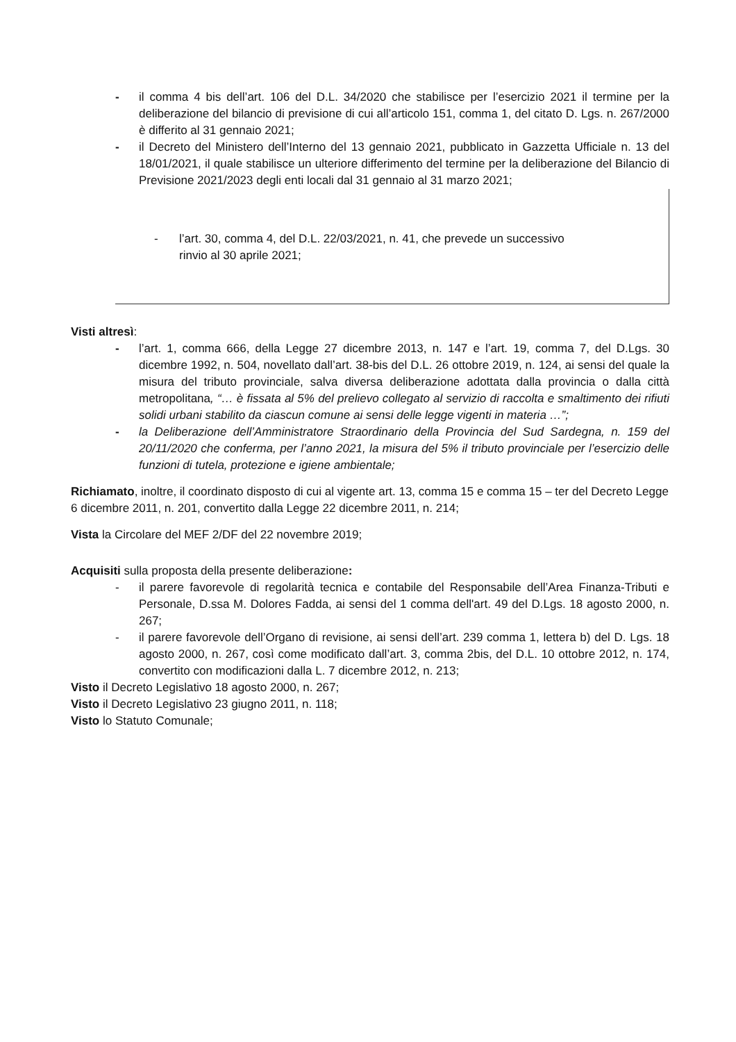- il comma 4 bis dell’art. 106 del D.L. 34/2020 che stabilisce per l’esercizio 2021 il termine per la deliberazione del bilancio di previsione di cui all’articolo 151, comma 1, del citato D. Lgs. n. 267/2000 è differito al 31 gennaio 2021;
- il Decreto del Ministero dell’Interno del 13 gennaio 2021, pubblicato in Gazzetta Ufficiale n. 13 del 18/01/2021, il quale stabilisce un ulteriore differimento del termine per la deliberazione del Bilancio di Previsione 2021/2023 degli enti locali dal 31 gennaio al 31 marzo 2021;
- l’art. 30, comma 4, del D.L. 22/03/2021, n. 41, che prevede un successivo
rinvio al 30 aprile 2021;
Visti altresì:
- l’art. 1, comma 666, della Legge 27 dicembre 2013, n. 147 e l’art. 19, comma 7, del D.Lgs. 30 dicembre 1992, n. 504, novellato dall’art. 38-bis del D.L. 26 ottobre 2019, n. 124, ai sensi del quale la misura del tributo provinciale, salva diversa deliberazione adottata dalla provincia o dalla città metropolitana, “… è fissata al 5% del prelievo collegato al servizio di raccolta e smaltimento dei rifiuti solidi urbani stabilito da ciascun comune ai sensi delle legge vigenti in materia …”;
- la Deliberazione dell’Amministratore Straordinario della Provincia del Sud Sardegna, n. 159 del 20/11/2020 che conferma, per l’anno 2021, la misura del 5% il tributo provinciale per l’esercizio delle funzioni di tutela, protezione e igiene ambientale;
Richiamato, inoltre, il coordinato disposto di cui al vigente art. 13, comma 15 e comma 15 – ter del Decreto Legge 6 dicembre 2011, n. 201, convertito dalla Legge 22 dicembre 2011, n. 214;
Vista la Circolare del MEF 2/DF del 22 novembre 2019;
Acquisiti sulla proposta della presente deliberazione:
- il parere favorevole di regolarità tecnica e contabile del Responsabile dell’Area Finanza-Tributi e Personale, D.ssa M. Dolores Fadda, ai sensi del 1 comma dell'art. 49 del D.Lgs. 18 agosto 2000, n. 267;
- il parere favorevole dell’Organo di revisione, ai sensi dell’art. 239 comma 1, lettera b) del D. Lgs. 18 agosto 2000, n. 267, così come modificato dall’art. 3, comma 2bis, del D.L. 10 ottobre 2012, n. 174, convertito con modificazioni dalla L. 7 dicembre 2012, n. 213;
Visto il Decreto Legislativo 18 agosto 2000, n. 267;
Visto il Decreto Legislativo 23 giugno 2011, n. 118;
Visto lo Statuto Comunale;